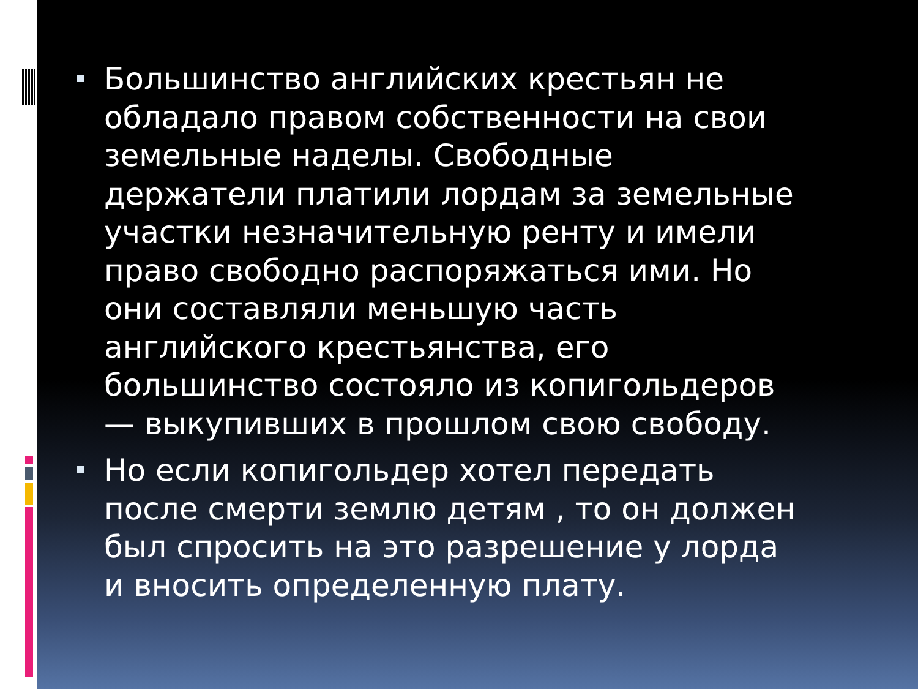Большинство английских крестьян не обладало правом собственности на свои земельные наделы. Свободные держатели платили лордам за земельные участки незначительную ренту и имели право свободно распоряжаться ими. Но они составляли меньшую часть английского крестьянства, его большинство состояло из копигольдеров — выкупивших в прошлом свою свободу.
Но если копигольдер хотел передать после смерти землю детям , то он должен был спросить на это разрешение у лорда и вносить определенную плату.